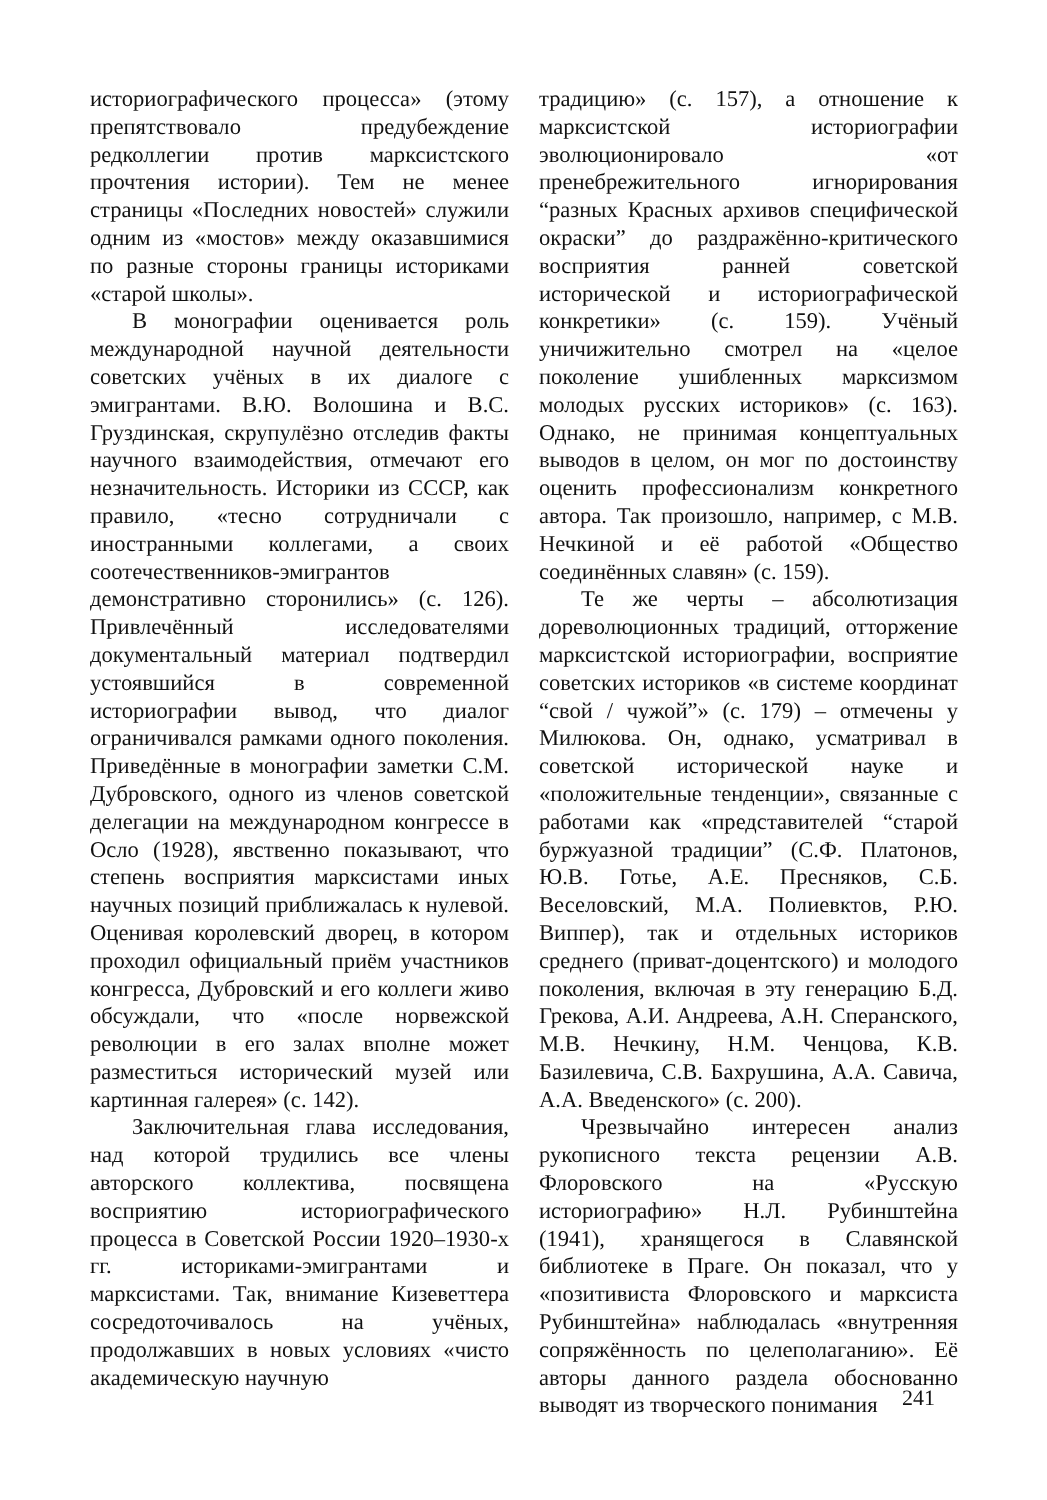историографического процесса» (этому препятствовало предубеждение редколлегии против марксистского прочтения истории). Тем не менее страницы «Последних новостей» служили одним из «мостов» между оказавшимися по разные стороны границы историками «старой школы».
В монографии оценивается роль международной научной деятельности советских учёных в их диалоге с эмигрантами. В.Ю. Волошина и В.С. Груздинская, скрупулёзно отследив факты научного взаимодействия, отмечают его незначительность. Историки из СССР, как правило, «тесно сотрудничали с иностранными коллегами, а своих соотечественников-эмигрантов демонстративно сторонились» (с. 126). Привлечённый исследователями документальный материал подтвердил устоявшийся в современной историографии вывод, что диалог ограничивался рамками одного поколения. Приведённые в монографии заметки С.М. Дубровского, одного из членов советской делегации на международном конгрессе в Осло (1928), явственно показывают, что степень восприятия марксистами иных научных позиций приближалась к нулевой. Оценивая королевский дворец, в котором проходил официальный приём участников конгресса, Дубровский и его коллеги живо обсуждали, что «после норвежской революции в его залах вполне может разместиться исторический музей или картинная галерея» (с. 142).
Заключительная глава исследования, над которой трудились все члены авторского коллектива, посвящена восприятию историографического процесса в Советской России 1920–1930-х гг. историками-эмигрантами и марксистами. Так, внимание Кизеветтера сосредоточивалось на учёных, продолжавших в новых условиях «чисто академическую научную
традицию» (с. 157), а отношение к марксистской историографии эволюционировало «от пренебрежительного игнорирования “разных Красных архивов специфической окраски” до раздражённо-критического восприятия ранней советской исторической и историографической конкретики» (с. 159). Учёный уничижительно смотрел на «целое поколение ушибленных марксизмом молодых русских историков» (с. 163). Однако, не принимая концептуальных выводов в целом, он мог по достоинству оценить профессионализм конкретного автора. Так произошло, например, с М.В. Нечкиной и её работой «Общество соединённых славян» (с. 159).
Те же черты – абсолютизация дореволюционных традиций, отторжение марксистской историографии, восприятие советских историков «в системе координат “свой / чужой”» (с. 179) – отмечены у Милюкова. Он, однако, усматривал в советской исторической науке и «положительные тенденции», связанные с работами как «представителей “старой буржуазной традиции” (С.Ф. Платонов, Ю.В. Готье, А.Е. Пресняков, С.Б. Веселовский, М.А. Полиевктов, Р.Ю. Виппер), так и отдельных историков среднего (приват-доцентского) и молодого поколения, включая в эту генерацию Б.Д. Грекова, А.И. Андреева, А.Н. Сперанского, М.В. Нечкину, Н.М. Ченцова, К.В. Базилевича, С.В. Бахрушина, А.А. Савича, А.А. Введенского» (с. 200).
Чрезвычайно интересен анализ рукописного текста рецензии А.В. Флоровского на «Русскую историографию» Н.Л. Рубинштейна (1941), хранящегося в Славянской библиотеке в Праге. Он показал, что у «позитивиста Флоровского и марксиста Рубинштейна» наблюдалась «внутренняя сопряжённость по целеполаганию». Её авторы данного раздела обоснованно выводят из творческого понимания
241